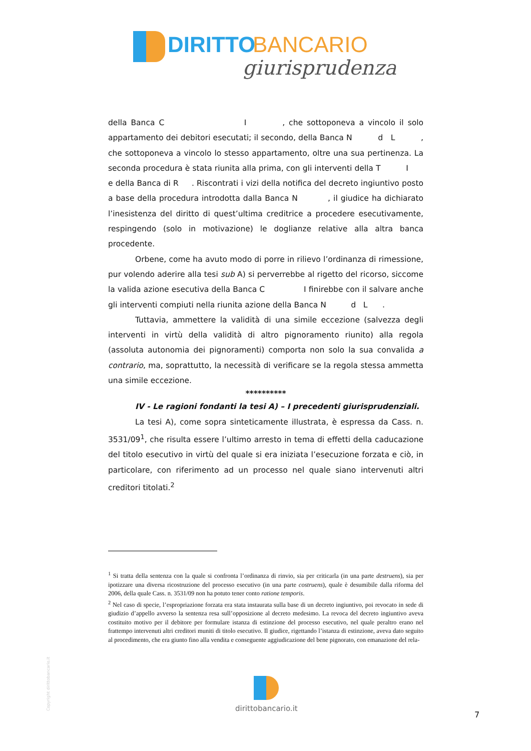DIRITTO BANCARIO
giurisprudenza
della Banca C I , che sottoponeva a vincolo il solo appartamento dei debitori esecutati; il secondo, della Banca N d L , che sottoponeva a vincolo lo stesso appartamento, oltre una sua pertinenza. La seconda procedura è stata riunita alla prima, con gli interventi della T I e della Banca di R . Riscontrati i vizi della notifica del decreto ingiuntivo posto a base della procedura introdotta dalla Banca N , il giudice ha dichiarato l’inesistenza del diritto di quest’ultima creditrice a procedere esecutivamente, respingendo (solo in motivazione) le doglianze relative alla altra banca procedente.
Orbene, come ha avuto modo di porre in rilievo l’ordinanza di rimessione, pur volendo aderire alla tesi sub A) si perverrebbe al rigetto del ricorso, siccome la valida azione esecutiva della Banca C I finirebbe con il salvare anche gli interventi compiuti nella riunita azione della Banca N d L .
Tuttavia, ammettere la validità di una simile eccezione (salvezza degli interventi in virtù della validità di altro pignoramento riunito) alla regola (assoluta autonomia dei pignoramenti) comporta non solo la sua convalida a contrario, ma, soprattutto, la necessità di verificare se la regola stessa ammetta una simile eccezione.
**********
IV - Le ragioni fondanti la tesi A) – I precedenti giurisprudenziali.
La tesi A), come sopra sinteticamente illustrata, è espressa da Cass. n. 3531/09<sup>1</sup>, che risulta essere l’ultimo arresto in tema di effetti della caducazione del titolo esecutivo in virtù del quale si era iniziata l’esecuzione forzata e ciò, in particolare, con riferimento ad un processo nel quale siano intervenuti altri creditori titolati.<sup>2</sup>
<sup>1</sup> Si tratta della sentenza con la quale si confronta l’ordinanza di rinvio, sia per criticarla (in una parte destruens), sia per ipotizzare una diversa ricostruzione del processo esecutivo (in una parte costruens), quale è desumibile dalla riforma del 2006, della quale Cass. n. 3531/09 non ha potuto tener conto ratione temporis.
<sup>2</sup> Nel caso di specie, l’espropriazione forzata era stata instaurata sulla base di un decreto ingiuntivo, poi revocato in sede di giudizio d’appello avverso la sentenza resa sull’opposizione al decreto medesimo. La revoca del decreto ingiuntivo aveva costituito motivo per il debitore per formulare istanza di estinzione del processo esecutivo, nel quale peraltro erano nel frattempo intervenuti altri creditori muniti di titolo esecutivo. Il giudice, rigettando l’istanza di estinzione, aveva dato seguito al procedimento, che era giunto fino alla vendita e conseguente aggiudicazione del bene pignorato, con emanazione del rela-
Copyright dirittobancario.it
dirittobancario.it
7